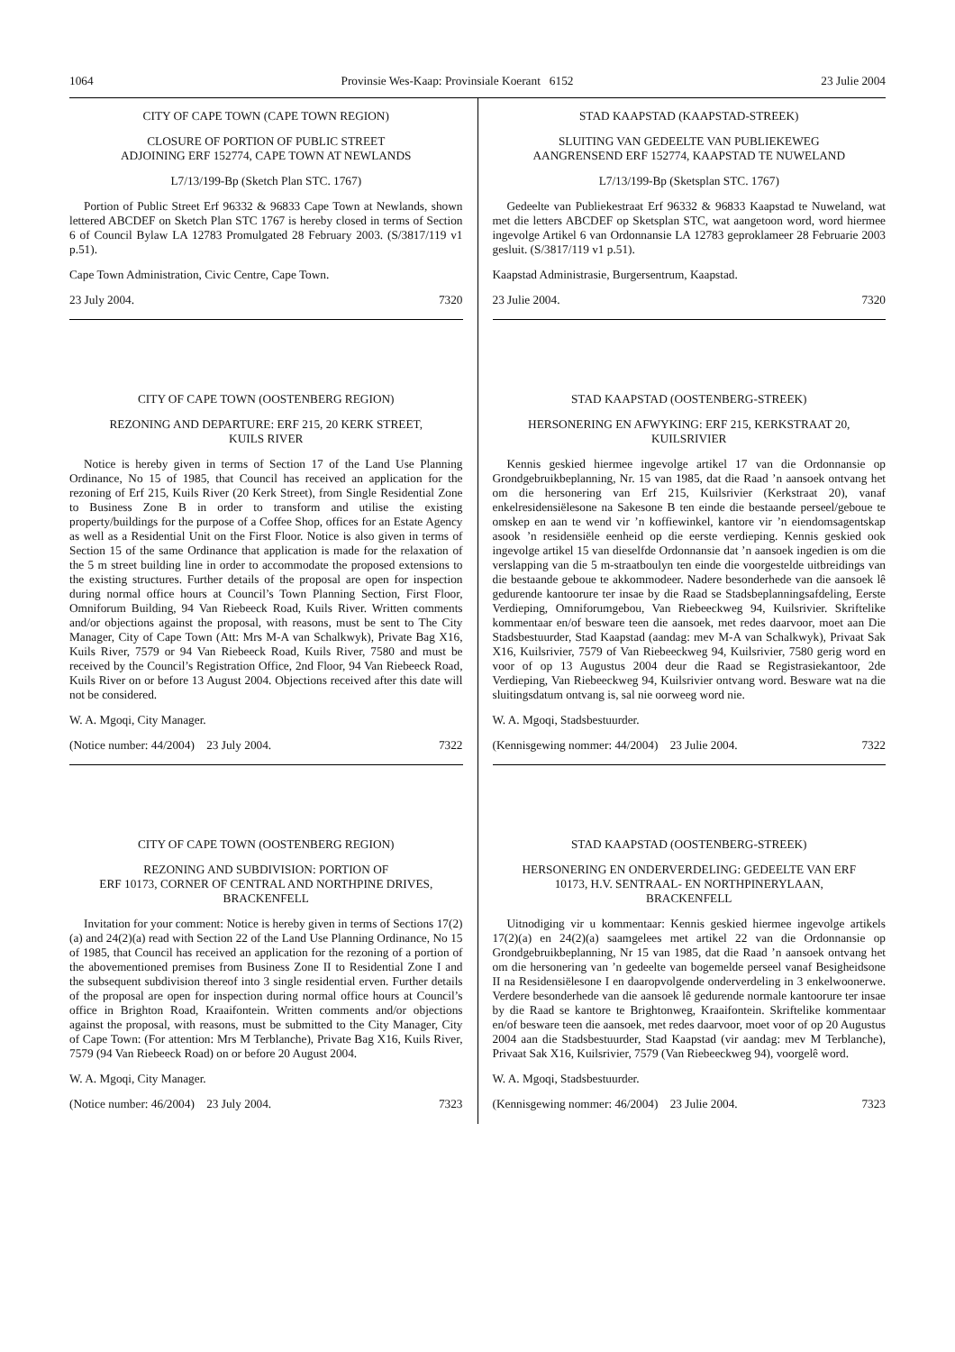1064 Provinsie Wes-Kaap: Provinsiale Koerant 6152 23 Julie 2004
CITY OF CAPE TOWN (CAPE TOWN REGION)
CLOSURE OF PORTION OF PUBLIC STREET
ADJOINING ERF 152774, CAPE TOWN AT NEWLANDS
L7/13/199-Bp (Sketch Plan STC. 1767)
Portion of Public Street Erf 96332 & 96833 Cape Town at Newlands, shown lettered ABCDEF on Sketch Plan STC 1767 is hereby closed in terms of Section 6 of Council Bylaw LA 12783 Promulgated 28 February 2003. (S/3817/119 v1 p.51).
Cape Town Administration, Civic Centre, Cape Town.
23 July 2004. 7320
CITY OF CAPE TOWN (OOSTENBERG REGION)
REZONING AND DEPARTURE: ERF 215, 20 KERK STREET,
KUILS RIVER
Notice is hereby given in terms of Section 17 of the Land Use Planning Ordinance, No 15 of 1985, that Council has received an application for the rezoning of Erf 215, Kuils River (20 Kerk Street), from Single Residential Zone to Business Zone B in order to transform and utilise the existing property/buildings for the purpose of a Coffee Shop, offices for an Estate Agency as well as a Residential Unit on the First Floor. Notice is also given in terms of Section 15 of the same Ordinance that application is made for the relaxation of the 5 m street building line in order to accommodate the proposed extensions to the existing structures. Further details of the proposal are open for inspection during normal office hours at Council’s Town Planning Section, First Floor, Omniforum Building, 94 Van Riebeeck Road, Kuils River. Written comments and/or objections against the proposal, with reasons, must be sent to The City Manager, City of Cape Town (Att: Mrs M-A van Schalkwyk), Private Bag X16, Kuils River, 7579 or 94 Van Riebeeck Road, Kuils River, 7580 and must be received by the Council’s Registration Office, 2nd Floor, 94 Van Riebeeck Road, Kuils River on or before 13 August 2004. Objections received after this date will not be considered.
W. A. Mgoqi, City Manager.
(Notice number: 44/2004) 23 July 2004. 7322
CITY OF CAPE TOWN (OOSTENBERG REGION)
REZONING AND SUBDIVISION: PORTION OF
ERF 10173, CORNER OF CENTRAL AND NORTHPINE DRIVES,
BRACKENFELL
Invitation for your comment: Notice is hereby given in terms of Sections 17(2)(a) and 24(2)(a) read with Section 22 of the Land Use Planning Ordinance, No 15 of 1985, that Council has received an application for the rezoning of a portion of the abovementioned premises from Business Zone II to Residential Zone I and the subsequent subdivision thereof into 3 single residential erven. Further details of the proposal are open for inspection during normal office hours at Council’s office in Brighton Road, Kraaifontein. Written comments and/or objections against the proposal, with reasons, must be submitted to the City Manager, City of Cape Town: (For attention: Mrs M Terblanche), Private Bag X16, Kuils River, 7579 (94 Van Riebeeck Road) on or before 20 August 2004.
W. A. Mgoqi, City Manager.
(Notice number: 46/2004) 23 July 2004. 7323
STAD KAAPSTAD (KAAPSTAD-STREEK)
SLUITING VAN GEDEELTE VAN PUBLIEKEWEG
AANGRENSEND ERF 152774, KAAPSTAD TE NUWELAND
L7/13/199-Bp (Sketsplan STC. 1767)
Gedeelte van Publiekestraat Erf 96332 & 96833 Kaapstad te Nuweland, wat met die letters ABCDEF op Sketsplan STC, wat aangetoon word, word hiermee ingevolge Artikel 6 van Ordonnansie LA 12783 geproklameer 28 Februarie 2003 gesluit. (S/3817/119 v1 p.51).
Kaapstad Administrasie, Burgersentrum, Kaapstad.
23 Julie 2004. 7320
STAD KAAPSTAD (OOSTENBERG-STREEK)
HERSONERING EN AFWYKING: ERF 215, KERKSTRAAT 20,
KUILSRIVIER
Kennis geskied hiermee ingevolge artikel 17 van die Ordonnansie op Grondgebruikbeplanning, Nr. 15 van 1985, dat die Raad ’n aansoek ontvang het om die hersonering van Erf 215, Kuilsrivier (Kerkstraat 20), vanaf enkelresidensiëlesone na Sakesone B ten einde die bestaande perseel/geboue te omskep en aan te wend vir ’n koffiewinkel, kantore vir ’n eiendomsagentskap asook ’n residensiële eenheid op die eerste verdieping. Kennis geskied ook ingevolge artikel 15 van dieselfde Ordonnansie dat ’n aansoek ingedien is om die verslapping van die 5 m-straatboulyn ten einde die voorgestelde uitbreidings van die bestaande geboue te akkommodeer. Nadere besonderhede van die aansoek lê gedurende kantoorure ter insae by die Raad se Stadsbeplanningsafdeling, Eerste Verdieping, Omniforumgebou, Van Riebeeckweg 94, Kuilsrivier. Skriftelike kommentaar en/of besware teen die aansoek, met redes daarvoor, moet aan Die Stadsbestuurder, Stad Kaapstad (aandag: mev M-A van Schalkwyk), Privaat Sak X16, Kuilsrivier, 7579 of Van Riebeeckweg 94, Kuilsrivier, 7580 gerig word en voor of op 13 Augustus 2004 deur die Raad se Registrasiekantoor, 2de Verdieping, Van Riebeeckweg 94, Kuilsrivier ontvang word. Besware wat na die sluitingsdatum ontvang is, sal nie oorweeg word nie.
W. A. Mgoqi, Stadsbestuurder.
(Kennisgewing nommer: 44/2004) 23 Julie 2004. 7322
STAD KAAPSTAD (OOSTENBERG-STREEK)
HERSONERING EN ONDERVERDELING: GEDEELTE VAN ERF
10173, H.V. SENTRAAL- EN NORTHPINERYLAAN,
BRACKENFELL
Uitnodiging vir u kommentaar: Kennis geskied hiermee ingevolge artikels 17(2)(a) en 24(2)(a) saamgelees met artikel 22 van die Ordonnansie op Grondgebruikbeplanning, Nr 15 van 1985, dat die Raad ’n aansoek ontvang het om die hersonering van ’n gedeelte van bogemelde perseel vanaf Besigheidsone II na Residensiëlesone I en daaropvolgende onderverdeling in 3 enkelwoonerwe. Verdere besonderhede van die aansoek lê gedurende normale kantoorure ter insae by die Raad se kantore te Brightonweg, Kraaifontein. Skriftelike kommentaar en/of besware teen die aansoek, met redes daarvoor, moet voor of op 20 Augustus 2004 aan die Stadsbestuurder, Stad Kaapstad (vir aandag: mev M Terblanche), Privaat Sak X16, Kuilsrivier, 7579 (Van Riebeeckweg 94), voorgelê word.
W. A. Mgoqi, Stadsbestuurder.
(Kennisgewing nommer: 46/2004) 23 Julie 2004. 7323